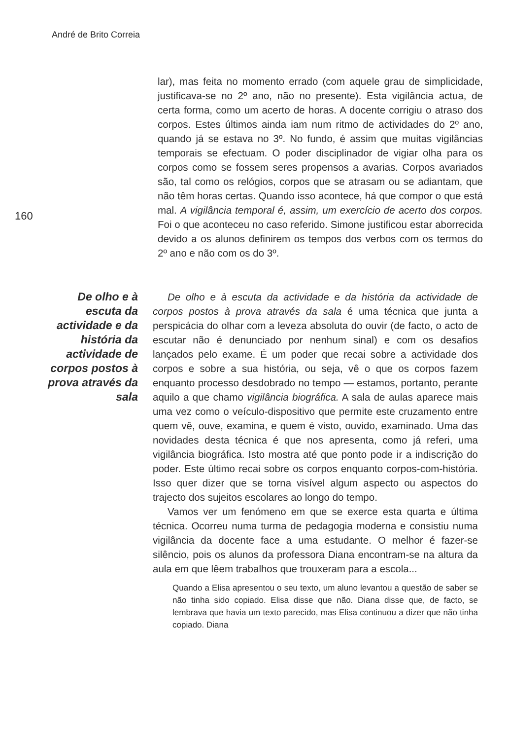André de Brito Correia
160
lar), mas feita no momento errado (com aquele grau de simplicidade, justificava-se no 2º ano, não no presente). Esta vigilância actua, de certa forma, como um acerto de horas. A docente corrigiu o atraso dos corpos. Estes últimos ainda iam num ritmo de actividades do 2º ano, quando já se estava no 3º. No fundo, é assim que muitas vigilâncias temporais se efectuam. O poder disciplinador de vigiar olha para os corpos como se fossem seres propensos a avarias. Corpos avariados são, tal como os relógios, corpos que se atrasam ou se adiantam, que não têm horas certas. Quando isso acontece, há que compor o que está mal. A vigilância temporal é, assim, um exercício de acerto dos corpos. Foi o que aconteceu no caso referido. Simone justificou estar aborrecida devido a os alunos definirem os tempos dos verbos com os termos do 2º ano e não com os do 3º.
De olho e à escuta da actividade e da história da actividade de corpos postos à prova através da sala
De olho e à escuta da actividade e da história da actividade de corpos postos à prova através da sala é uma técnica que junta a perspicácia do olhar com a leveza absoluta do ouvir (de facto, o acto de escutar não é denunciado por nenhum sinal) e com os desafios lançados pelo exame. É um poder que recai sobre a actividade dos corpos e sobre a sua história, ou seja, vê o que os corpos fazem enquanto processo desdobrado no tempo — estamos, portanto, perante aquilo a que chamo vigilância biográfica. A sala de aulas aparece mais uma vez como o veículo-dispositivo que permite este cruzamento entre quem vê, ouve, examina, e quem é visto, ouvido, examinado. Uma das novidades desta técnica é que nos apresenta, como já referi, uma vigilância biográfica. Isto mostra até que ponto pode ir a indiscrição do poder. Este último recai sobre os corpos enquanto corpos-com-história. Isso quer dizer que se torna visível algum aspecto ou aspectos do trajecto dos sujeitos escolares ao longo do tempo.
Vamos ver um fenómeno em que se exerce esta quarta e última técnica. Ocorreu numa turma de pedagogia moderna e consistiu numa vigilância da docente face a uma estudante. O melhor é fazer-se silêncio, pois os alunos da professora Diana encontram-se na altura da aula em que lêem trabalhos que trouxeram para a escola...
Quando a Elisa apresentou o seu texto, um aluno levantou a questão de saber se não tinha sido copiado. Elisa disse que não. Diana disse que, de facto, se lembrava que havia um texto parecido, mas Elisa continuou a dizer que não tinha copiado. Diana